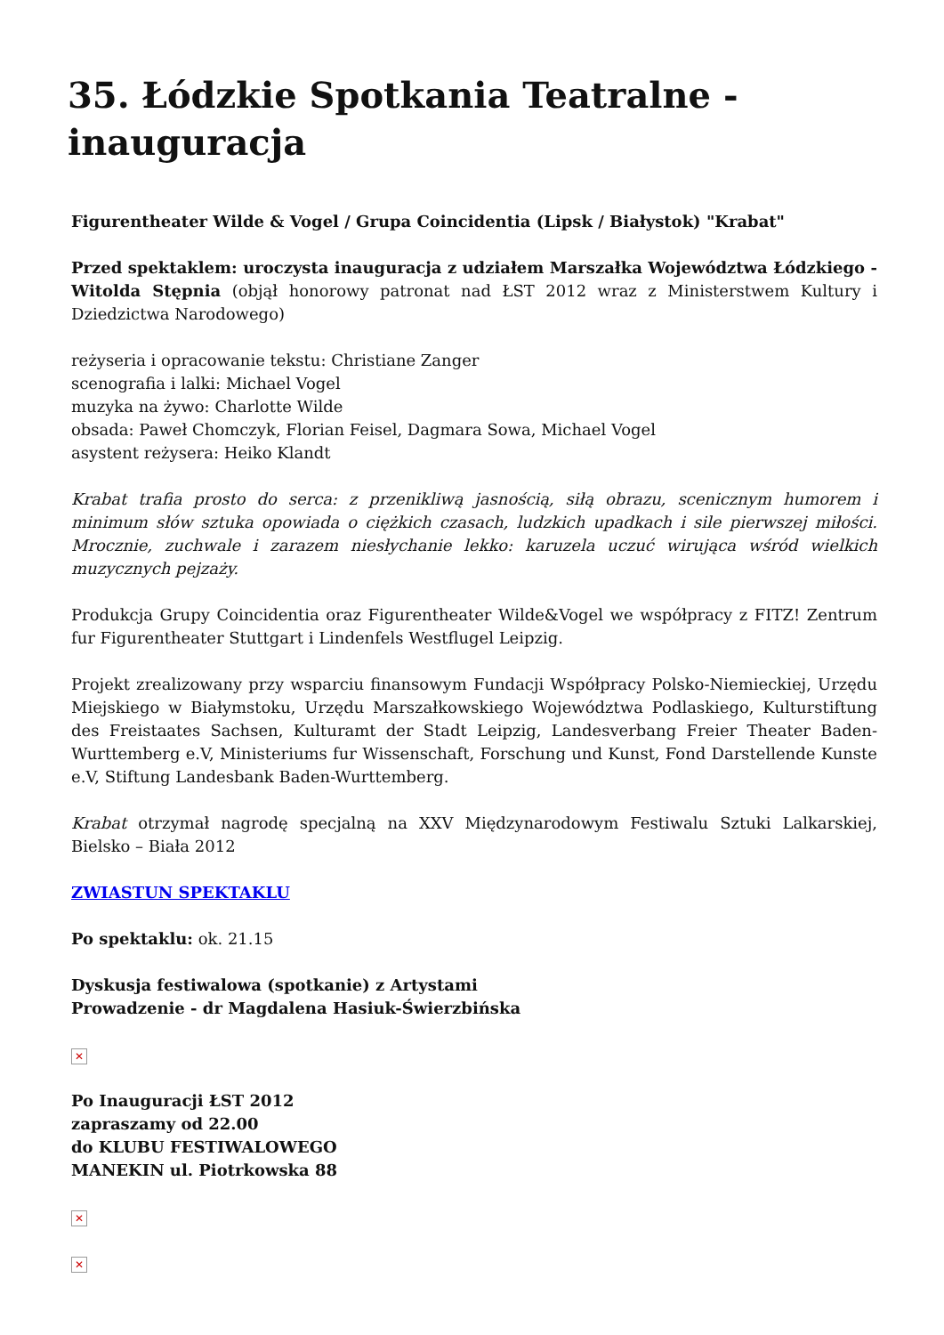35. Łódzkie Spotkania Teatralne - inauguracja
Figurentheater Wilde & Vogel / Grupa Coincidentia (Lipsk / Białystok) "Krabat"
Przed spektaklem: uroczysta inauguracja z udziałem Marszałka Województwa Łódzkiego - Witolda Stępnia (objął honorowy patronat nad ŁST 2012 wraz z Ministerstwem Kultury i Dziedzictwa Narodowego)
reżyseria i opracowanie tekstu: Christiane Zanger
scenografia i lalki: Michael Vogel
muzyka na żywo: Charlotte Wilde
obsada: Paweł Chomczyk, Florian Feisel, Dagmara Sowa, Michael Vogel
asystent reżysera: Heiko Klandt
Krabat trafia prosto do serca: z przenikliwą jasnością, siłą obrazu, scenicznym humorem i minimum słów sztuka opowiada o ciężkich czasach, ludzkich upadkach i sile pierwszej miłości. Mrocznie, zuchwale i zarazem niesłychanie lekko: karuzela uczuć wirująca wśród wielkich muzycznych pejzaży.
Produkcja Grupy Coincidentia oraz Figurentheater Wilde&Vogel we współpracy z FITZ! Zentrum fur Figurentheater Stuttgart i Lindenfels Westflugel Leipzig.
Projekt zrealizowany przy wsparciu finansowym Fundacji Współpracy Polsko-Niemieckiej, Urzędu Miejskiego w Białymstoku, Urzędu Marszałkowskiego Województwa Podlaskiego, Kulturstiftung des Freistaates Sachsen, Kulturamt der Stadt Leipzig, Landesverbang Freier Theater Baden-Wurttemberg e.V, Ministeriums fur Wissenschaft, Forschung und Kunst, Fond Darstellende Kunste e.V, Stiftung Landesbank Baden-Wurttemberg.
Krabat otrzymał nagrodę specjalną na XXV Międzynarodowym Festiwalu Sztuki Lalkarskiej, Bielsko – Biała 2012
ZWIASTUN SPEKTAKLU
Po spektaklu: ok. 21.15
Dyskusja festiwalowa (spotkanie) z Artystami
Prowadzenie - dr Magdalena Hasiuk-Świerzbińska
✕
Po Inauguracji ŁST 2012
zapraszamy od 22.00
do KLUBU FESTIWALOWEGO
MANEKIN ul. Piotrkowska 88
✕
✕